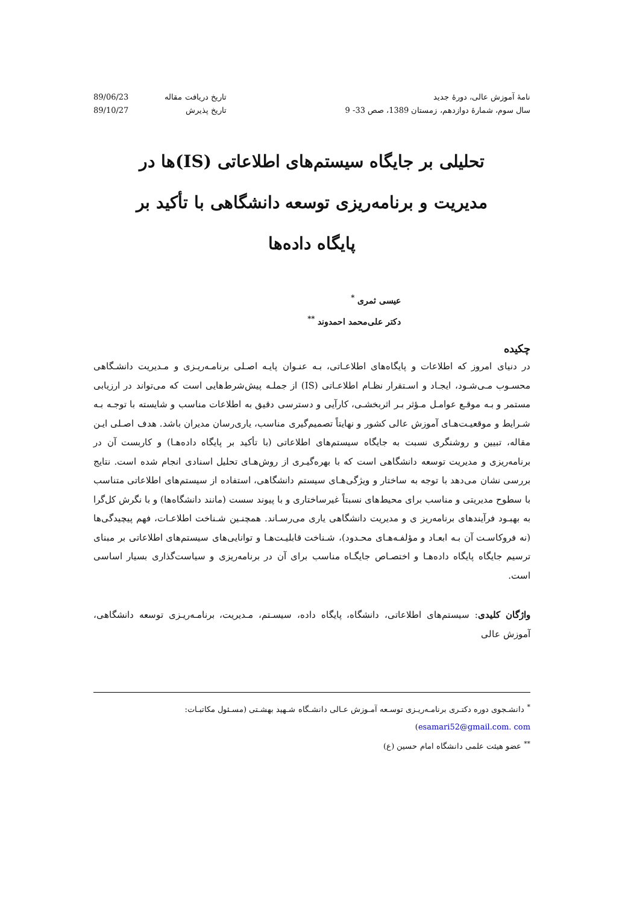نامهٔ آموزش عالی، دورهٔ جدید
سال سوم، شمارهٔ دوازدهم، زمستان 1389، صص 33- 9
تاریخ دریافت مقاله 89/06/23 تاریخ پذیرش 89/10/27
تحلیلی بر جایگاه سیستم‌های اطلاعاتی (IS)ها در
مدیریت و برنامه‌ریزی توسعه دانشگاهی با تأکید بر
پایگاه داده‌ها
عیسی ثمری <sup>*</sup>
دکتر علی‌محمد احمدوند <sup>**</sup>
چکیده
در دنیای امروز که اطلاعات و پایگاه‌های اطلاعـاتی، بـه عنـوان پایـه اصـلی برنامـه‌ریـزی و مـدیریت دانشـگاهی محسـوب مـی‌شـود، ایجـاد و اسـتقرار نظـام اطلاعـاتی (IS) از جملـه پیش‌شرط‌هایی است که می‌تواند در ارزیابی مستمر و بـه موقـع عوامـل مـؤثر بـر اثربخشـی، کارآیی و دسترسی دقیق به اطلاعات مناسب و شایسته با توجـه بـه شـرایط و موقعیـت‌هـای آموزش عالی کشور و نهایتاً تصمیم‌گیری مناسب، یاری‌رسان مدیران باشد. هدف اصـلی ایـن مقاله، تبیین و روشنگری نسبت به جایگاه سیستم‌های اطلاعاتی (با تأکید بر پایگاه داده‌هـا) و کاربست آن در برنامه‌ریزی و مدیریت توسعه دانشگاهی است که با بهره‌گیـری از روش‌هـای تحلیل اسنادی انجام شده است. نتایج بررسی نشان می‌دهد با توجه به ساختار و ویژگی‌هـای سیستم دانشگاهی، استفاده از سیستم‌های اطلاعاتی متناسب با سطوح مدیریتی و مناسب برای محیط‌های نسبتاً غیرساختاری و با پیوند سست (مانند دانشگاه‌ها) و با نگرش کل‌گرا به بهبـود فرآیندهای برنامه‌ریز ی و مدیریت دانشگاهی یاری می‌رسـاند. همچنـین شـناخت اطلاعـات، فهم پیچیدگی‌ها (نه فروکاسـت آن بـه ابعـاد و مؤلفـه‌هـای محـدود)، شـناخت قابلیـت‌هـا و توانایی‌های سیستم‌های اطلاعاتی بر مبنای ترسیم جایگاه پایگاه داده‌هـا و اختصـاص جایگـاه مناسب برای آن در برنامه‌ریزی و سیاست‌گذاری بسیار اساسی است.
واژگان کلیدی: سیستم‌های اطلاعاتی، دانشگاه، پایگاه داده، سیسـتم، مـدیریت، برنامـه‌ریـزی توسعه دانشگاهی، آموزش عالی
<sup>*</sup> دانشـجوی دوره دکتـری برنامـه‌ریـزی توسـعه آمـوزش عـالی دانشـگاه شـهید بهشـتی (مسـئول مکاتبـات: esamari52@gmail.com. com)
<sup>**</sup> عضو هیئت علمی دانشگاه امام حسین (ع)